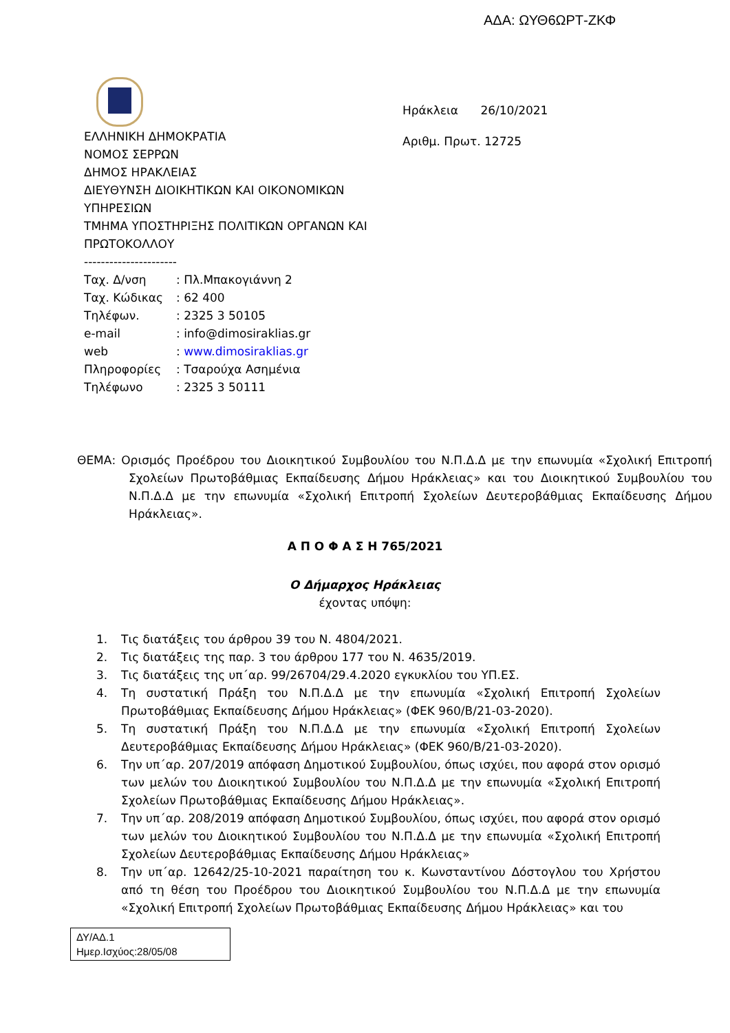ΑΔΑ: ΩΥΘ6ΩΡΤ-ΖΚΦ
Ηράκλεια 26/10/2021
Αριθμ. Πρωτ. 12725
ΕΛΛΗΝΙΚΗ ΔΗΜΟΚΡΑΤΙΑ
ΝΟΜΟΣ ΣΕΡΡΩΝ
ΔΗΜΟΣ ΗΡΑΚΛΕΙΑΣ
ΔΙΕΥΘΥΝΣΗ ΔΙΟΙΚΗΤΙΚΩΝ ΚΑΙ ΟΙΚΟΝΟΜΙΚΩΝ
ΥΠΗΡΕΣΙΩΝ
ΤΜΗΜΑ ΥΠΟΣΤΗΡΙΞΗΣ ΠΟΛΙΤΙΚΩΝ ΟΡΓΑΝΩΝ ΚΑΙ
ΠΡΩΤΟΚΟΛΛΟΥ
----------------------
| Ταχ. Δ/νση | : Πλ.Μπακογιάννη 2 |
| Ταχ. Κώδικας | : 62 400 |
| Τηλέφων. | : 2325 3 50105 |
| e-mail | : info@dimosiraklias.gr |
| web | : www.dimosiraklias.gr |
| Πληροφορίες | : Τσαρούχα Ασημένια |
| Τηλέφωνο | : 2325 3 50111 |
ΘΕΜΑ: Ορισμός Προέδρου του Διοικητικού Συμβουλίου του Ν.Π.Δ.Δ με την επωνυμία «Σχολική Επιτροπή Σχολείων Πρωτοβάθμιας Εκπαίδευσης Δήμου Ηράκλειας» και του Διοικητικού Συμβουλίου του Ν.Π.Δ.Δ με την επωνυμία «Σχολική Επιτροπή Σχολείων Δευτεροβάθμιας Εκπαίδευσης Δήμου Ηράκλειας».
Α Π Ο Φ Α Σ Η 765/2021
Ο Δήμαρχος Ηράκλειας
έχοντας υπόψη:
1. Τις διατάξεις του άρθρου 39 του Ν. 4804/2021.
2. Τις διατάξεις της παρ. 3 του άρθρου 177 του Ν. 4635/2019.
3. Τις διατάξεις της υπ΄αρ. 99/26704/29.4.2020 εγκυκλίου του ΥΠ.ΕΣ.
4. Τη συστατική Πράξη του Ν.Π.Δ.Δ με την επωνυμία «Σχολική Επιτροπή Σχολείων Πρωτοβάθμιας Εκπαίδευσης Δήμου Ηράκλειας» (ΦΕΚ 960/Β/21-03-2020).
5. Τη συστατική Πράξη του Ν.Π.Δ.Δ με την επωνυμία «Σχολική Επιτροπή Σχολείων Δευτεροβάθμιας Εκπαίδευσης Δήμου Ηράκλειας» (ΦΕΚ 960/Β/21-03-2020).
6. Την υπ΄αρ. 207/2019 απόφαση Δημοτικού Συμβουλίου, όπως ισχύει, που αφορά στον ορισμό των μελών του Διοικητικού Συμβουλίου του Ν.Π.Δ.Δ με την επωνυμία «Σχολική Επιτροπή Σχολείων Πρωτοβάθμιας Εκπαίδευσης Δήμου Ηράκλειας».
7. Την υπ΄αρ. 208/2019 απόφαση Δημοτικού Συμβουλίου, όπως ισχύει, που αφορά στον ορισμό των μελών του Διοικητικού Συμβουλίου του Ν.Π.Δ.Δ με την επωνυμία «Σχολική Επιτροπή Σχολείων Δευτεροβάθμιας Εκπαίδευσης Δήμου Ηράκλειας»
8. Την υπ΄αρ. 12642/25-10-2021 παραίτηση του κ. Κωνσταντίνου Δόστογλου του Χρήστου από τη θέση του Προέδρου του Διοικητικού Συμβουλίου του Ν.Π.Δ.Δ με την επωνυμία «Σχολική Επιτροπή Σχολείων Πρωτοβάθμιας Εκπαίδευσης Δήμου Ηράκλειας» και του
ΔΥ/ΑΔ.1
Ημερ.Ισχύος:28/05/08